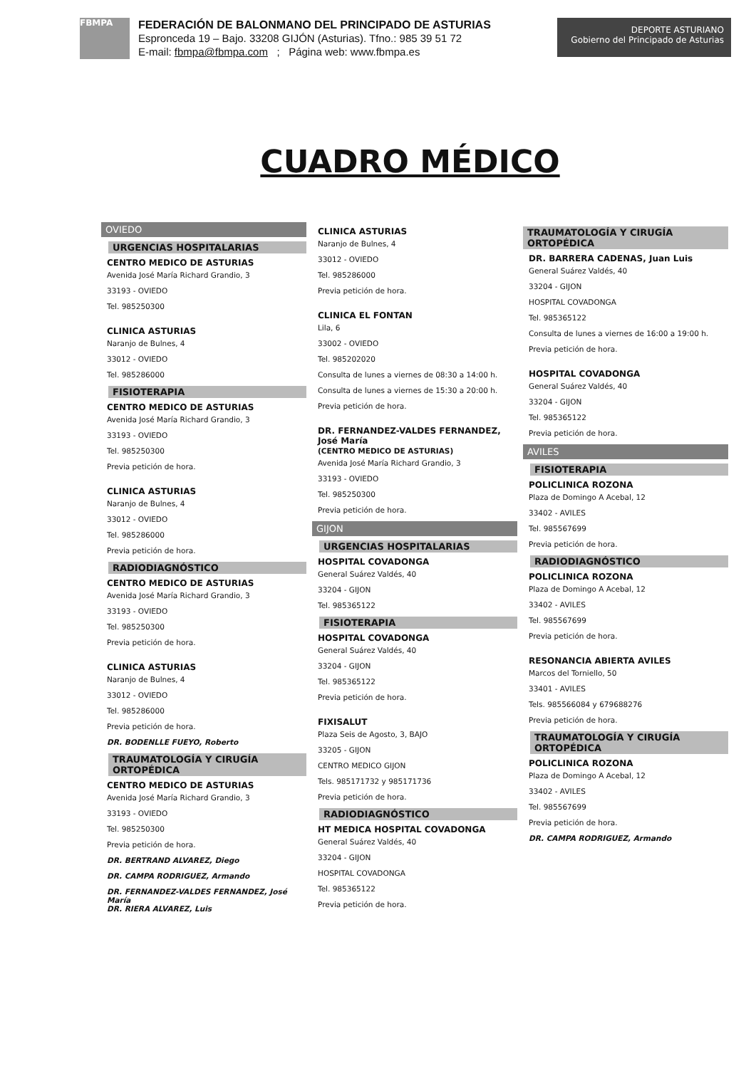FBMPA
FEDERACIÓN DE BALONMANO DEL PRINCIPADO DE ASTURIAS
Espronceda 19 – Bajo. 33208 GIJÓN (Asturias). Tfno.: 985 39 51 72
E-mail: fbmpa@fbmpa.com ; Página web: www.fbmpa.es
DEPORTE ASTURIANO
Gobierno del Principado de Asturias
CUADRO MÉDICO
OVIEDO
URGENCIAS HOSPITALARIAS
CENTRO MEDICO DE ASTURIAS
Avenida José María Richard Grandio, 3
33193 - OVIEDO
Tel. 985250300
CLINICA ASTURIAS
Naranjo de Bulnes, 4
33012 - OVIEDO
Tel. 985286000
FISIOTERAPIA
CENTRO MEDICO DE ASTURIAS
Avenida José María Richard Grandio, 3
33193 - OVIEDO
Tel. 985250300
Previa petición de hora.
CLINICA ASTURIAS
Naranjo de Bulnes, 4
33012 - OVIEDO
Tel. 985286000
Previa petición de hora.
RADIODIAGNÓSTICO
CENTRO MEDICO DE ASTURIAS
Avenida José María Richard Grandio, 3
33193 - OVIEDO
Tel. 985250300
Previa petición de hora.
CLINICA ASTURIAS
Naranjo de Bulnes, 4
33012 - OVIEDO
Tel. 985286000
Previa petición de hora.
DR. BODENLLE FUEYO, Roberto
TRAUMATOLOGÍA Y CIRUGÍA ORTOPÉDICA
CENTRO MEDICO DE ASTURIAS
Avenida José María Richard Grandio, 3
33193 - OVIEDO
Tel. 985250300
Previa petición de hora.
DR. BERTRAND ALVAREZ, Diego
DR. CAMPA RODRIGUEZ, Armando
DR. FERNANDEZ-VALDES FERNANDEZ, José María
DR. RIERA ALVAREZ, Luis
CLINICA ASTURIAS
Naranjo de Bulnes, 4
33012 - OVIEDO
Tel. 985286000
Previa petición de hora.
CLINICA EL FONTAN
Lila, 6
33002 - OVIEDO
Tel. 985202020
Consulta de lunes a viernes de 08:30 a 14:00 h.
Consulta de lunes a viernes de 15:30 a 20:00 h.
Previa petición de hora.
DR. FERNANDEZ-VALDES FERNANDEZ, José María
(CENTRO MEDICO DE ASTURIAS)
Avenida José María Richard Grandio, 3
33193 - OVIEDO
Tel. 985250300
Previa petición de hora.
GIJON
URGENCIAS HOSPITALARIAS
HOSPITAL COVADONGA
General Suárez Valdés, 40
33204 - GIJON
Tel. 985365122
FISIOTERAPIA
HOSPITAL COVADONGA
General Suárez Valdés, 40
33204 - GIJON
Tel. 985365122
Previa petición de hora.
FIXISALUT
Plaza Seis de Agosto, 3, BAJO
33205 - GIJON
CENTRO MEDICO GIJON
Tels. 985171732 y 985171736
Previa petición de hora.
RADIODIAGNÓSTICO
HT MEDICA HOSPITAL COVADONGA
General Suárez Valdés, 40
33204 - GIJON
HOSPITAL COVADONGA
Tel. 985365122
Previa petición de hora.
TRAUMATOLOGÍA Y CIRUGÍA ORTOPÉDICA
DR. BARRERA CADENAS, Juan Luis
General Suárez Valdés, 40
33204 - GIJON
HOSPITAL COVADONGA
Tel. 985365122
Consulta de lunes a viernes de 16:00 a 19:00 h.
Previa petición de hora.
HOSPITAL COVADONGA
General Suárez Valdés, 40
33204 - GIJON
Tel. 985365122
Previa petición de hora.
AVILES
FISIOTERAPIA
POLICLINICA ROZONA
Plaza de Domingo A Acebal, 12
33402 - AVILES
Tel. 985567699
Previa petición de hora.
RADIODIAGNÓSTICO
POLICLINICA ROZONA
Plaza de Domingo A Acebal, 12
33402 - AVILES
Tel. 985567699
Previa petición de hora.
RESONANCIA ABIERTA AVILES
Marcos del Torniello, 50
33401 - AVILES
Tels. 985566084 y 679688276
Previa petición de hora.
TRAUMATOLOGÍA Y CIRUGÍA ORTOPÉDICA
POLICLINICA ROZONA
Plaza de Domingo A Acebal, 12
33402 - AVILES
Tel. 985567699
Previa petición de hora.
DR. CAMPA RODRIGUEZ, Armando